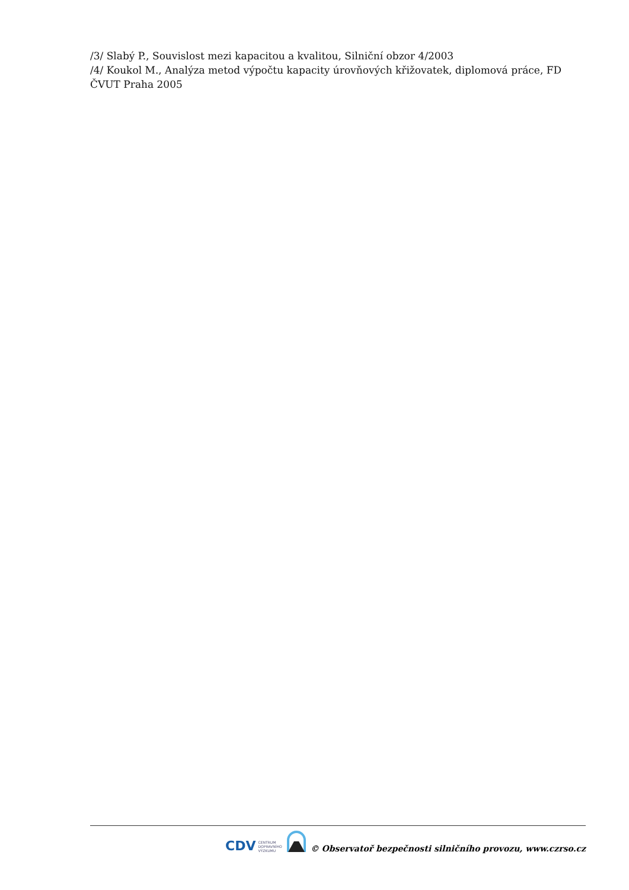/3/ Slabý P., Souvislost mezi kapacitou a kvalitou, Silniční obzor 4/2003
/4/ Koukol M., Analýza metod výpočtu kapacity úrovňových křižovatek, diplomová práce, FD ČVUT Praha 2005
CDV CENTRUM
DOPRAVNÍHO
VÝZKUMU
© Observatoř bezpečnosti silničního provozu, www.czrso.cz